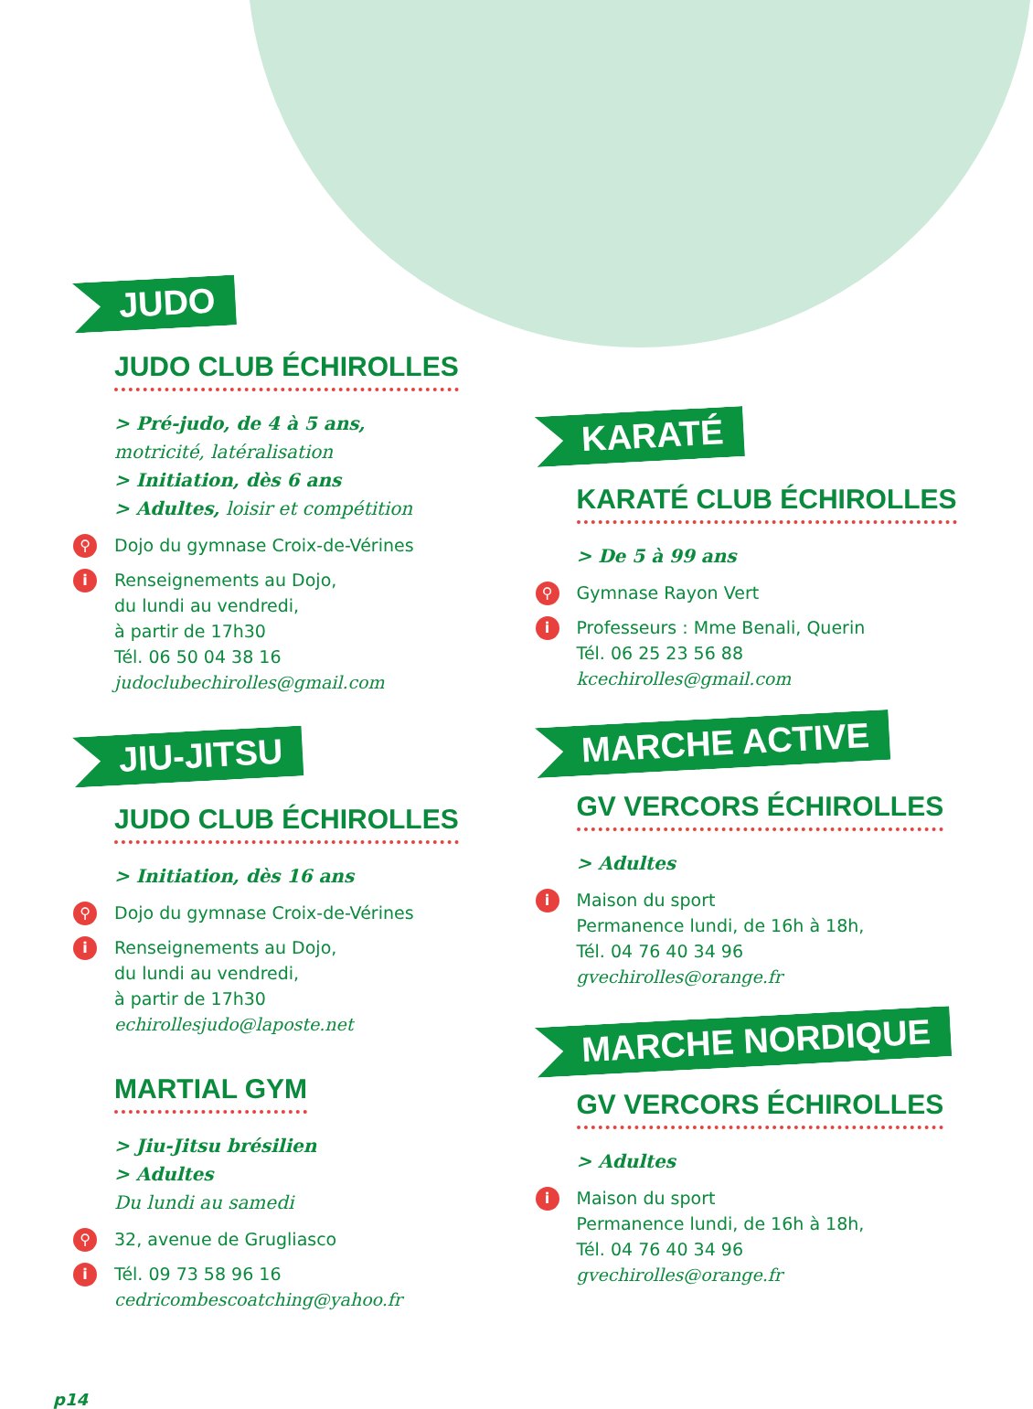JUDO
JUDO CLUB ÉCHIROLLES
> Pré-judo, de 4 à 5 ans,
motricité, latéralisation
> Initiation, dès 6 ans
> Adultes, loisir et compétition
⚲
Dojo du gymnase Croix-de-Vérines
i
Renseignements au Dojo,
du lundi au vendredi,
à partir de 17h30
Tél. 06 50 04 38 16
judoclubechirolles@gmail.com
JIU-JITSU
JUDO CLUB ÉCHIROLLES
> Initiation, dès 16 ans
⚲
Dojo du gymnase Croix-de-Vérines
i
Renseignements au Dojo,
du lundi au vendredi,
à partir de 17h30
echirollesjudo@laposte.net
MARTIAL GYM
> Jiu-Jitsu brésilien
> Adultes
Du lundi au samedi
⚲
32, avenue de Grugliasco
i
Tél. 09 73 58 96 16
cedricombescoatching@yahoo.fr
KARATÉ
KARATÉ CLUB ÉCHIROLLES
> De 5 à 99 ans
⚲
Gymnase Rayon Vert
i
Professeurs : Mme Benali, Querin
Tél. 06 25 23 56 88
kcechirolles@gmail.com
MARCHE ACTIVE
GV VERCORS ÉCHIROLLES
> Adultes
i
Maison du sport
Permanence lundi, de 16h à 18h,
Tél. 04 76 40 34 96
gvechirolles@orange.fr
MARCHE NORDIQUE
GV VERCORS ÉCHIROLLES
> Adultes
i
Maison du sport
Permanence lundi, de 16h à 18h,
Tél. 04 76 40 34 96
gvechirolles@orange.fr
p14